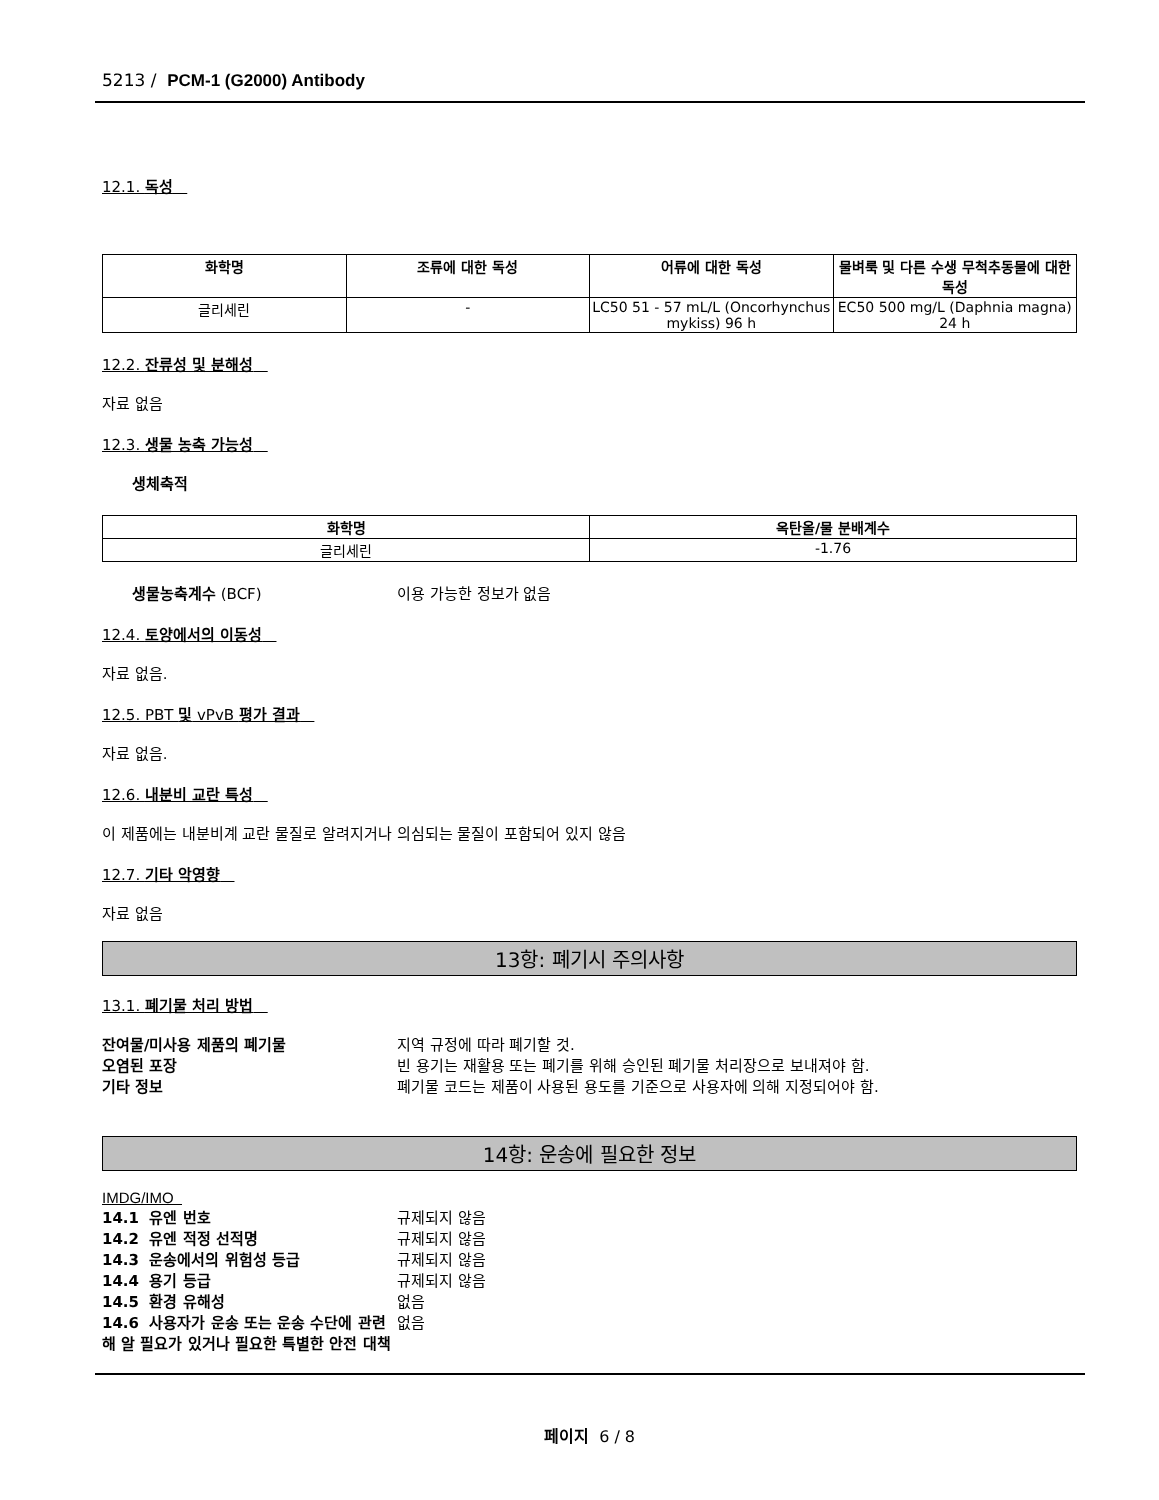5213 / PCM-1 (G2000) Antibody
12.1. 독성
| 화학명 | 조류에 대한 독성 | 어류에 대한 독성 | 물벼룩 및 다른 수생 무척추동물에 대한 독성 |
| --- | --- | --- | --- |
| 글리세린 | - | LC50 51 - 57 mL/L (Oncorhynchus mykiss) 96 h | EC50 500 mg/L (Daphnia magna) 24 h |
12.2. 잔류성 및 분해성
자료 없음
12.3. 생물 농축 가능성
생체축적
| 화학명 | 옥탄올/물 분배계수 |
| --- | --- |
| 글리세린 | -1.76 |
생물농축계수 (BCF) 이용 가능한 정보가 없음
12.4. 토양에서의 이동성
자료 없음.
12.5. PBT 및 vPvB 평가 결과
자료 없음.
12.6. 내분비 교란 특성
이 제품에는 내분비계 교란 물질로 알려지거나 의심되는 물질이 포함되어 있지 않음
12.7. 기타 악영향
자료 없음
13항: 폐기시 주의사항
13.1. 폐기물 처리 방법
잔여물/미사용 제품의 폐기물 지역 규정에 따라 폐기할 것.
오염된 포장 빈 용기는 재활용 또는 폐기를 위해 승인된 폐기물 처리장으로 보내져야 함.
기타 정보 폐기물 코드는 제품이 사용된 용도를 기준으로 사용자에 의해 지정되어야 함.
14항: 운송에 필요한 정보
IMDG/IMO
14.1 유엔 번호 규제되지 않음
14.2 유엔 적정 선적명 규제되지 않음
14.3 운송에서의 위험성 등급 규제되지 않음
14.4 용기 등급 규제되지 않음
14.5 환경 유해성 없음
14.6 사용자가 운송 또는 운송 수단에 관련해 알 필요가 있거나 필요한 특별한 안전 대책 없음
페이지 6 / 8